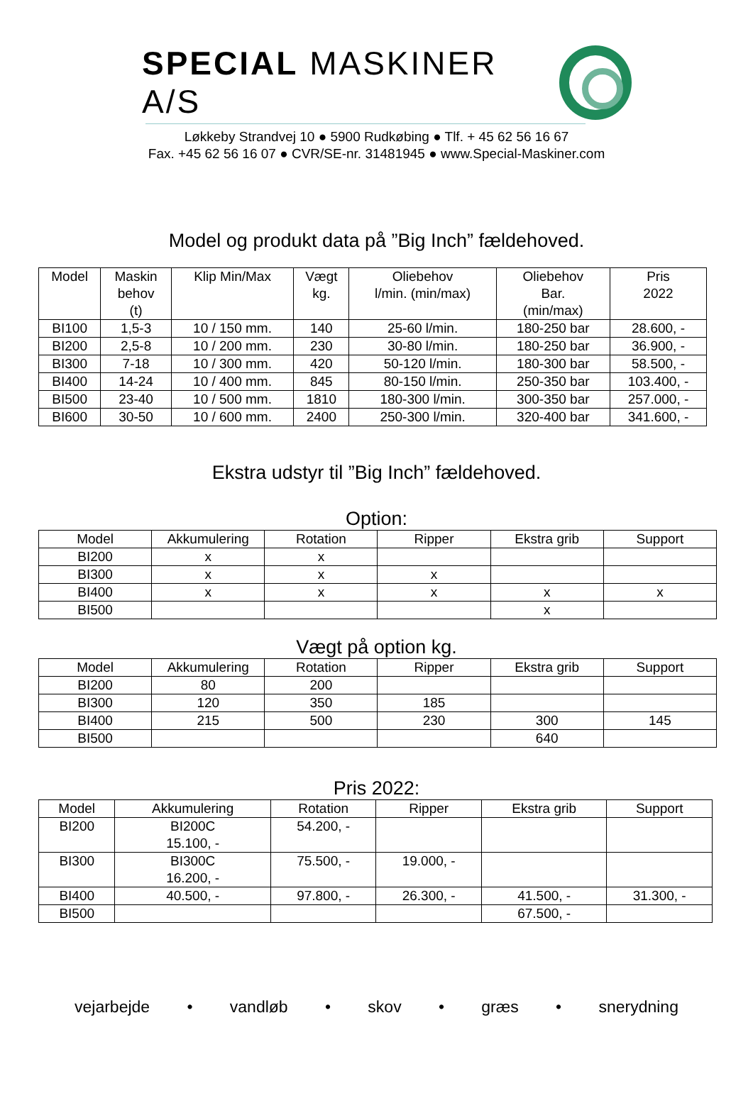SPECIAL MASKINER A/S
Løkkeby Strandvej 10 ● 5900 Rudkøbing ● Tlf. + 45 62 56 16 67
Fax. +45 62 56 16 07 ● CVR/SE-nr. 31481945 ● www.Special-Maskiner.com
Model og produkt data på ”Big Inch” fældehoved.
| Model | Maskin behov (t) | Klip Min/Max | Vægt kg. | Oliebehov l/min. (min/max) | Oliebehov Bar. (min/max) | Pris 2022 |
| --- | --- | --- | --- | --- | --- | --- |
| BI100 | 1,5-3 | 10 / 150 mm. | 140 | 25-60 l/min. | 180-250 bar | 28.600, - |
| BI200 | 2,5-8 | 10 / 200 mm. | 230 | 30-80 l/min. | 180-250 bar | 36.900, - |
| BI300 | 7-18 | 10 / 300 mm. | 420 | 50-120 l/min. | 180-300 bar | 58.500, - |
| BI400 | 14-24 | 10 / 400 mm. | 845 | 80-150 l/min. | 250-350 bar | 103.400, - |
| BI500 | 23-40 | 10 / 500 mm. | 1810 | 180-300 l/min. | 300-350 bar | 257.000, - |
| BI600 | 30-50 | 10 / 600 mm. | 2400 | 250-300 l/min. | 320-400 bar | 341.600, - |
Ekstra udstyr til ”Big Inch” fældehoved.
Option:
| Model | Akkumulering | Rotation | Ripper | Ekstra grib | Support |
| --- | --- | --- | --- | --- | --- |
| BI200 | x | x | | | |
| BI300 | x | x | x | | |
| BI400 | x | x | x | x | x |
| BI500 | | | | x | |
Vægt på option kg.
| Model | Akkumulering | Rotation | Ripper | Ekstra grib | Support |
| --- | --- | --- | --- | --- | --- |
| BI200 | 80 | 200 | | | |
| BI300 | 120 | 350 | 185 | | |
| BI400 | 215 | 500 | 230 | 300 | 145 |
| BI500 | | | | 640 | |
Pris 2022:
| Model | Akkumulering | Rotation | Ripper | Ekstra grib | Support |
| --- | --- | --- | --- | --- | --- |
| BI200 | BI200C 15.100, - | 54.200, - | | | |
| BI300 | BI300C 16.200, - | 75.500, - | 19.000, - | | |
| BI400 | 40.500, - | 97.800, - | 26.300, - | 41.500, - | 31.300, - |
| BI500 | | | | 67.500, - | |
vejarbejde • vandløb • skov • græs • snerydning